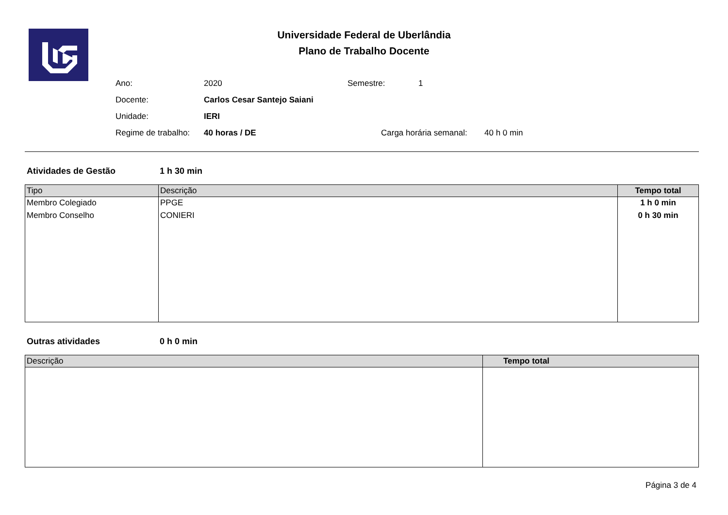Universidade Federal de Uberlândia
Plano de Trabalho Docente
Ano: 2020 Semestre: 1
Docente: Carlos Cesar Santejo Saiani
Unidade: IERI
Regime de trabalho: 40 horas / DE Carga horária semanal: 40 h 0 min
Atividades de Gestão 1 h 30 min
| Tipo | Descrição | Tempo total |
| --- | --- | --- |
| Membro Colegiado | PPGE | 1 h 0 min |
| Membro Conselho | CONIERI | 0 h 30 min |
Outras atividades 0 h 0 min
| Descrição | Tempo total |
| --- | --- |
Página 3 de 4